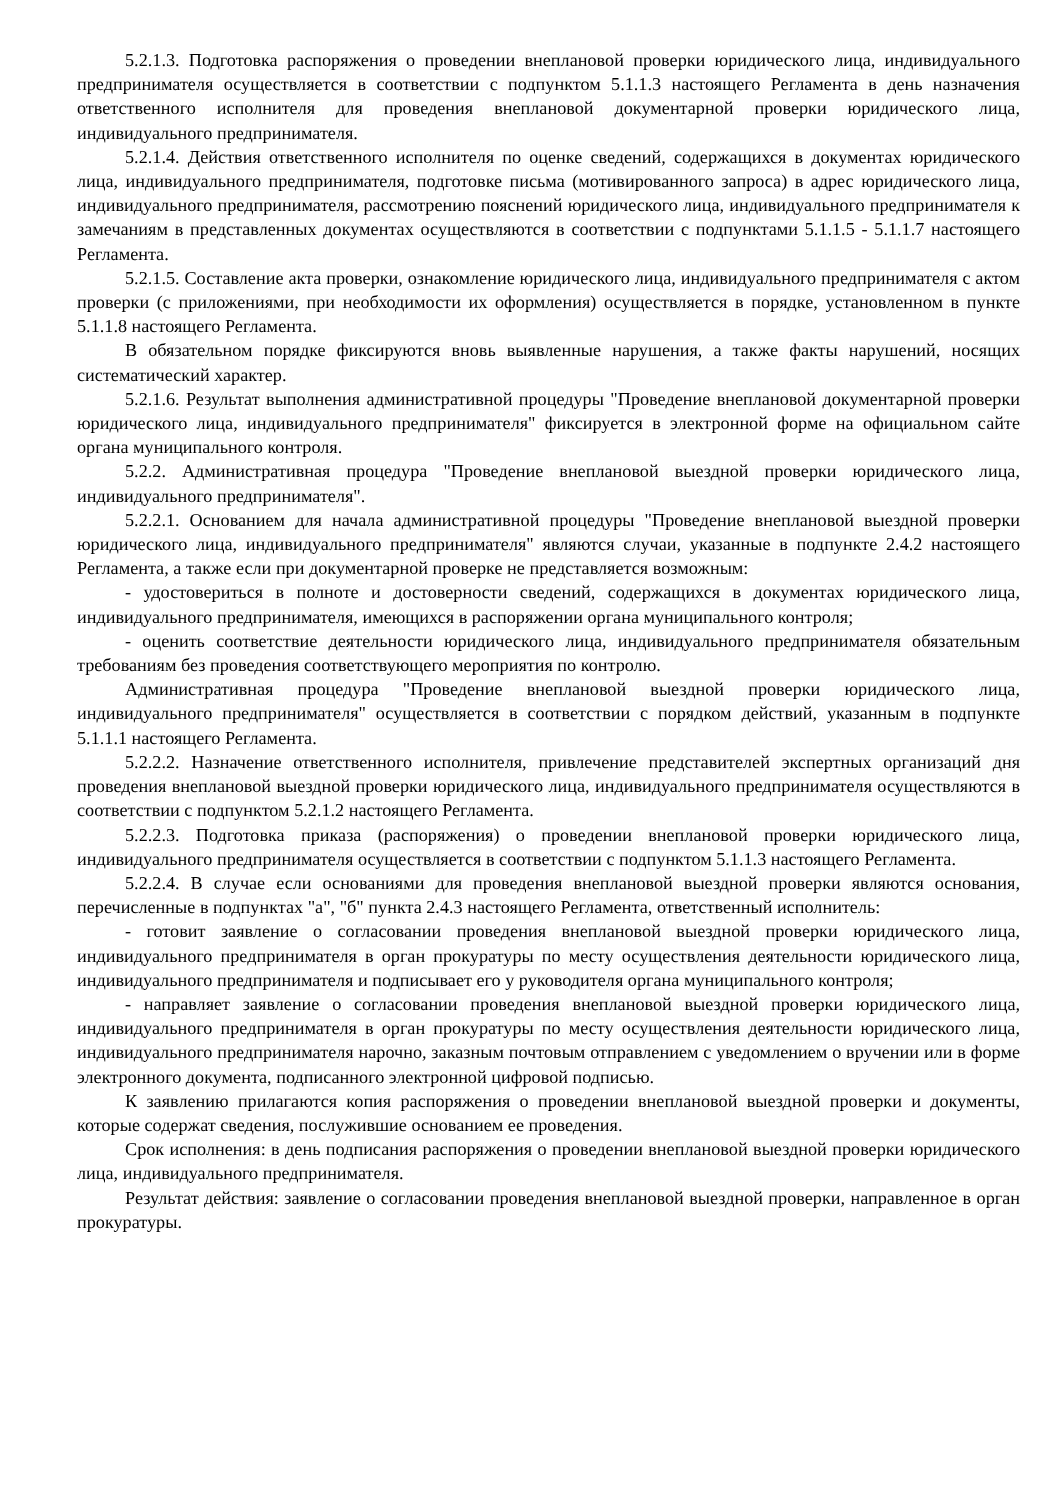5.2.1.3. Подготовка распоряжения о проведении внеплановой проверки юридического лица, индивидуального предпринимателя осуществляется в соответствии с подпунктом 5.1.1.3 настоящего Регламента в день назначения ответственного исполнителя для проведения внеплановой документарной проверки юридического лица, индивидуального предпринимателя.
5.2.1.4. Действия ответственного исполнителя по оценке сведений, содержащихся в документах юридического лица, индивидуального предпринимателя, подготовке письма (мотивированного запроса) в адрес юридического лица, индивидуального предпринимателя, рассмотрению пояснений юридического лица, индивидуального предпринимателя к замечаниям в представленных документах осуществляются в соответствии с подпунктами 5.1.1.5 - 5.1.1.7 настоящего Регламента.
5.2.1.5. Составление акта проверки, ознакомление юридического лица, индивидуального предпринимателя с актом проверки (с приложениями, при необходимости их оформления) осуществляется в порядке, установленном в пункте 5.1.1.8 настоящего Регламента.
В обязательном порядке фиксируются вновь выявленные нарушения, а также факты нарушений, носящих систематический характер.
5.2.1.6. Результат выполнения административной процедуры "Проведение внеплановой документарной проверки юридического лица, индивидуального предпринимателя" фиксируется в электронной форме на официальном сайте органа муниципального контроля.
5.2.2. Административная процедура "Проведение внеплановой выездной проверки юридического лица, индивидуального предпринимателя".
5.2.2.1. Основанием для начала административной процедуры "Проведение внеплановой выездной проверки юридического лица, индивидуального предпринимателя" являются случаи, указанные в подпункте 2.4.2 настоящего Регламента, а также если при документарной проверке не представляется возможным:
- удостовериться в полноте и достоверности сведений, содержащихся в документах юридического лица, индивидуального предпринимателя, имеющихся в распоряжении органа муниципального контроля;
- оценить соответствие деятельности юридического лица, индивидуального предпринимателя обязательным требованиям без проведения соответствующего мероприятия по контролю.
Административная процедура "Проведение внеплановой выездной проверки юридического лица, индивидуального предпринимателя" осуществляется в соответствии с порядком действий, указанным в подпункте 5.1.1.1 настоящего Регламента.
5.2.2.2. Назначение ответственного исполнителя, привлечение представителей экспертных организаций дня проведения внеплановой выездной проверки юридического лица, индивидуального предпринимателя осуществляются в соответствии с подпунктом 5.2.1.2 настоящего Регламента.
5.2.2.3. Подготовка приказа (распоряжения) о проведении внеплановой проверки юридического лица, индивидуального предпринимателя осуществляется в соответствии с подпунктом 5.1.1.3 настоящего Регламента.
5.2.2.4. В случае если основаниями для проведения внеплановой выездной проверки являются основания, перечисленные в подпунктах "а", "б" пункта 2.4.3 настоящего Регламента, ответственный исполнитель:
- готовит заявление о согласовании проведения внеплановой выездной проверки юридического лица, индивидуального предпринимателя в орган прокуратуры по месту осуществления деятельности юридического лица, индивидуального предпринимателя и подписывает его у руководителя органа муниципального контроля;
- направляет заявление о согласовании проведения внеплановой выездной проверки юридического лица, индивидуального предпринимателя в орган прокуратуры по месту осуществления деятельности юридического лица, индивидуального предпринимателя нарочно, заказным почтовым отправлением с уведомлением о вручении или в форме электронного документа, подписанного электронной цифровой подписью.
К заявлению прилагаются копия распоряжения о проведении внеплановой выездной проверки и документы, которые содержат сведения, послужившие основанием ее проведения.
Срок исполнения: в день подписания распоряжения о проведении внеплановой выездной проверки юридического лица, индивидуального предпринимателя.
Результат действия: заявление о согласовании проведения внеплановой выездной проверки, направленное в орган прокуратуры.